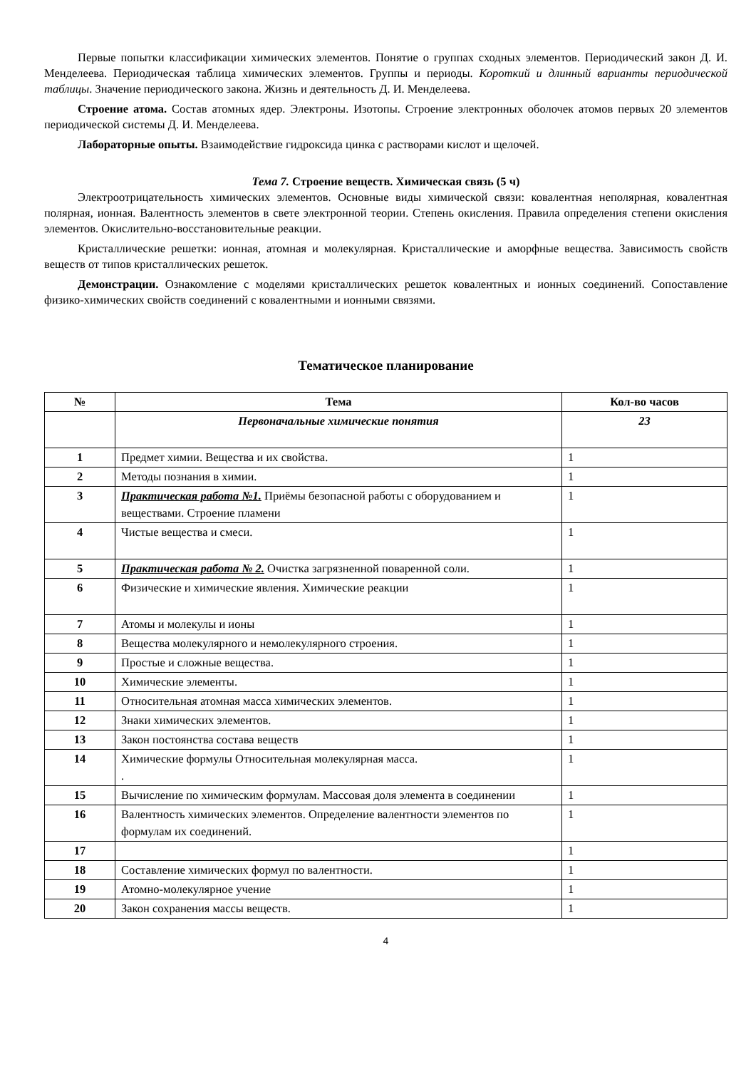Первые попытки классификации химических элементов. Понятие о группах сходных элементов. Периодический закон Д. И. Менделеева. Периодическая таблица химических элементов. Группы и периоды. Короткий и длинный варианты периодической таблицы. Значение периодического закона. Жизнь и деятельность Д. И. Менделеева.
Строение атома. Состав атомных ядер. Электроны. Изотопы. Строение электронных оболочек атомов первых 20 элементов периодической системы Д. И. Менделеева.
Лабораторные опыты. Взаимодействие гидроксида цинка с растворами кислот и щелочей.
Тема 7. Строение веществ. Химическая связь (5 ч)
Электроотрицательность химических элементов. Основные виды химической связи: ковалентная неполярная, ковалентная полярная, ионная. Валентность элементов в свете электронной теории. Степень окисления. Правила определения степени окисления элементов. Окислительно-восстановительные реакции.
Кристаллические решетки: ионная, атомная и молекулярная. Кристаллические и аморфные вещества. Зависимость свойств веществ от типов кристаллических решеток.
Демонстрации. Ознакомление с моделями кристаллических решеток ковалентных и ионных соединений. Сопоставление физико-химических свойств соединений с ковалентными и ионными связями.
Тематическое планирование
| № | Тема | Кол-во часов |
| --- | --- | --- |
| | Первоначальные химические понятия | 23 |
| 1 | Предмет химии. Вещества и их свойства. | 1 |
| 2 | Методы познания в химии. | 1 |
| 3 | Практическая работа №1. Приёмы безопасной работы с оборудованием и веществами. Строение пламени | 1 |
| 4 | Чистые вещества и смеси. | 1 |
| 5 | Практическая работа № 2. Очистка загрязненной поваренной соли. | 1 |
| 6 | Физические и химические явления. Химические реакции | 1 |
| 7 | Атомы и молекулы и ионы | 1 |
| 8 | Вещества молекулярного и немолекулярного строения. | 1 |
| 9 | Простые и сложные вещества. | 1 |
| 10 | Химические элементы. | 1 |
| 11 | Относительная атомная масса химических элементов. | 1 |
| 12 | Знаки химических элементов. | 1 |
| 13 | Закон постоянства состава веществ | 1 |
| 14 | Химические формулы Относительная молекулярная масса. . | 1 |
| 15 | Вычисление по химическим формулам. Массовая доля элемента в соединении | 1 |
| 16 | Валентность химических элементов. Определение валентности элементов по формулам их соединений. | 1 |
| 17 | | 1 |
| 18 | Составление химических формул по валентности. | 1 |
| 19 | Атомно-молекулярное учение | 1 |
| 20 | Закон сохранения массы веществ. | 1 |
4